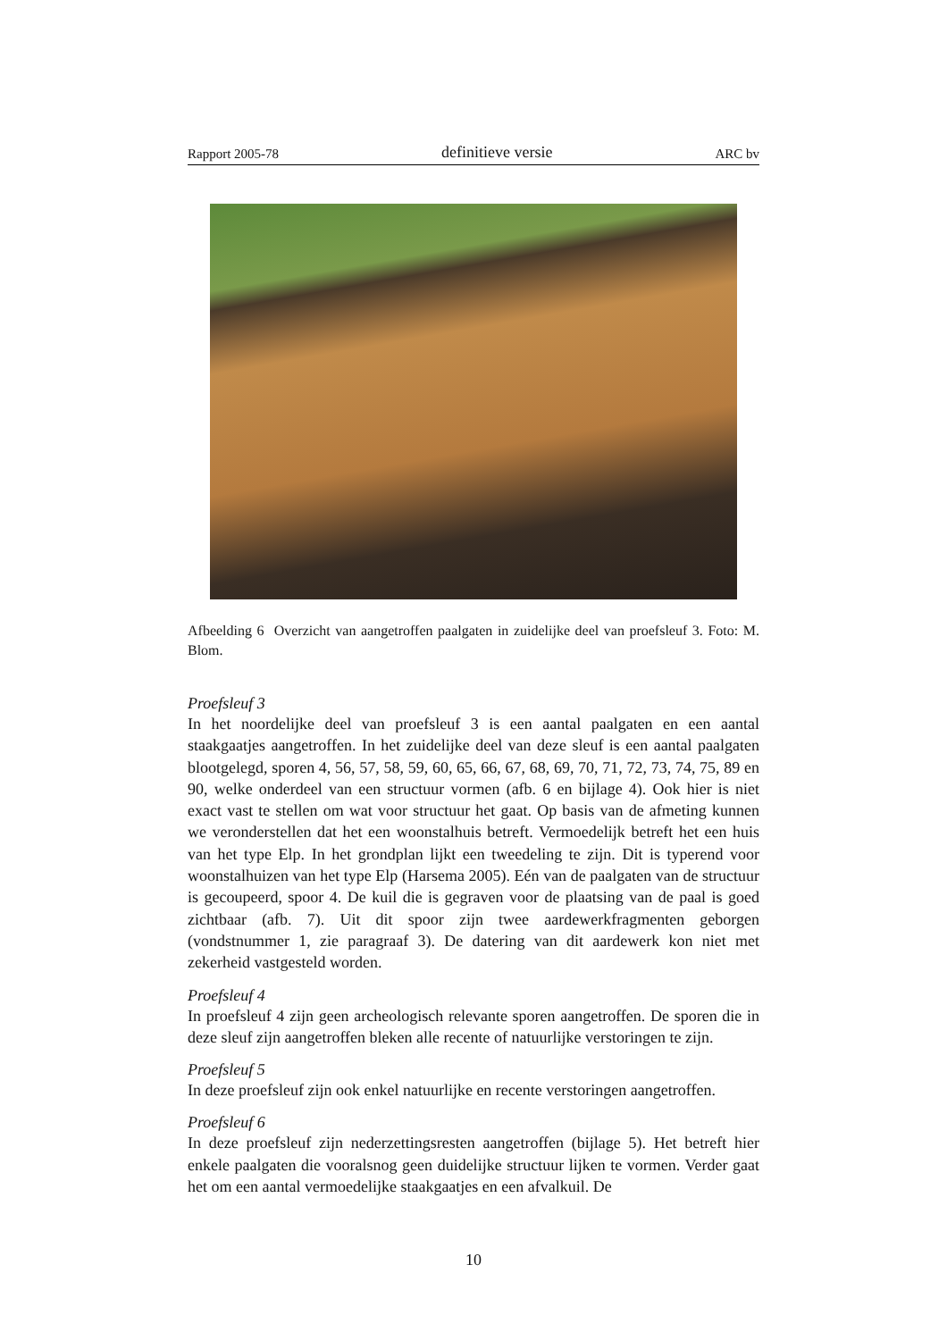Rapport 2005-78 definitieve versie ARC bv
Afbeelding 6 Overzicht van aangetroffen paalgaten in zuidelijke deel van proefsleuf 3. Foto: M. Blom.
Proefsleuf 3
In het noordelijke deel van proefsleuf 3 is een aantal paalgaten en een aantal staakgaatjes aangetroffen. In het zuidelijke deel van deze sleuf is een aantal paalgaten blootgelegd, sporen 4, 56, 57, 58, 59, 60, 65, 66, 67, 68, 69, 70, 71, 72, 73, 74, 75, 89 en 90, welke onderdeel van een structuur vormen (afb. 6 en bijlage 4). Ook hier is niet exact vast te stellen om wat voor structuur het gaat. Op basis van de afmeting kunnen we veronderstellen dat het een woonstalhuis betreft. Vermoedelijk betreft het een huis van het type Elp. In het grondplan lijkt een tweedeling te zijn. Dit is typerend voor woonstalhuizen van het type Elp (Harsema 2005). Eén van de paalgaten van de structuur is gecoupeerd, spoor 4. De kuil die is gegraven voor de plaatsing van de paal is goed zichtbaar (afb. 7). Uit dit spoor zijn twee aardewerkfragmenten geborgen (vondstnummer 1, zie paragraaf 3). De datering van dit aardewerk kon niet met zekerheid vastgesteld worden.
Proefsleuf 4
In proefsleuf 4 zijn geen archeologisch relevante sporen aangetroffen. De sporen die in deze sleuf zijn aangetroffen bleken alle recente of natuurlijke verstoringen te zijn.
Proefsleuf 5
In deze proefsleuf zijn ook enkel natuurlijke en recente verstoringen aangetroffen.
Proefsleuf 6
In deze proefsleuf zijn nederzettingsresten aangetroffen (bijlage 5). Het betreft hier enkele paalgaten die vooralsnog geen duidelijke structuur lijken te vormen. Verder gaat het om een aantal vermoedelijke staakgaatjes en een afvalkuil. De
10